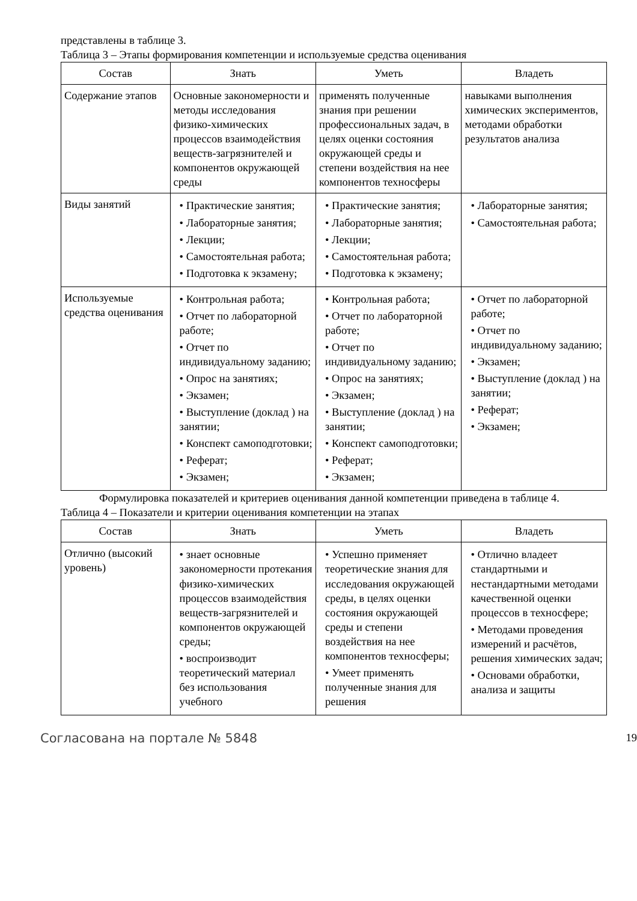представлены в таблице 3.
Таблица 3 – Этапы формирования компетенции и используемые средства оценивания
| Состав | Знать | Уметь | Владеть |
| --- | --- | --- | --- |
| Содержание этапов | Основные закономерности и методы исследования физико-химических процессов взаимодействия веществ-загрязнителей и компонентов окружающей среды | применять полученные знания при решении профессиональных задач, в целях оценки состояния окружающей среды и степени воздействия на нее компонентов техносферы | навыками выполнения химических экспериментов, методами обработки результатов анализа |
| Виды занятий | • Практические занятия; • Лабораторные занятия; • Лекции; • Самостоятельная работа; • Подготовка к экзамену; | • Практические занятия; • Лабораторные занятия; • Лекции; • Самостоятельная работа; • Подготовка к экзамену; | • Лабораторные занятия; • Самостоятельная работа; |
| Используемые средства оценивания | • Контрольная работа; • Отчет по лабораторной работе; • Отчет по индивидуальному заданию; • Опрос на занятиях; • Экзамен; • Выступление (доклад ) на занятии; • Конспект самоподготовки; • Реферат; • Экзамен; | • Контрольная работа; • Отчет по лабораторной работе; • Отчет по индивидуальному заданию; • Опрос на занятиях; • Экзамен; • Выступление (доклад ) на занятии; • Конспект самоподготовки; • Реферат; • Экзамен; | • Отчет по лабораторной работе; • Отчет по индивидуальному заданию; • Экзамен; • Выступление (доклад ) на занятии; • Реферат; • Экзамен; |
Формулировка показателей и критериев оценивания данной компетенции приведена в таблице 4.
Таблица 4 – Показатели и критерии оценивания компетенции на этапах
| Состав | Знать | Уметь | Владеть |
| --- | --- | --- | --- |
| Отлично (высокий уровень) | • знает основные закономерности протекания физико-химических процессов взаимодействия веществ-загрязнителей и компонентов окружающей среды; • воспроизводит теоретический материал без использования учебного | • Успешно применяет теоретические знания для исследования окружающей среды, в целях оценки состояния окружающей среды и степени воздействия на нее компонентов техносферы; • Умеет применять полученные знания для решения | • Отлично владеет стандартными и нестандартными методами качественной оценки процессов в техносфере; • Методами проведения измерений и расчётов, решения химических задач; • Основами обработки, анализа и защиты |
Согласована на портале № 5848 19